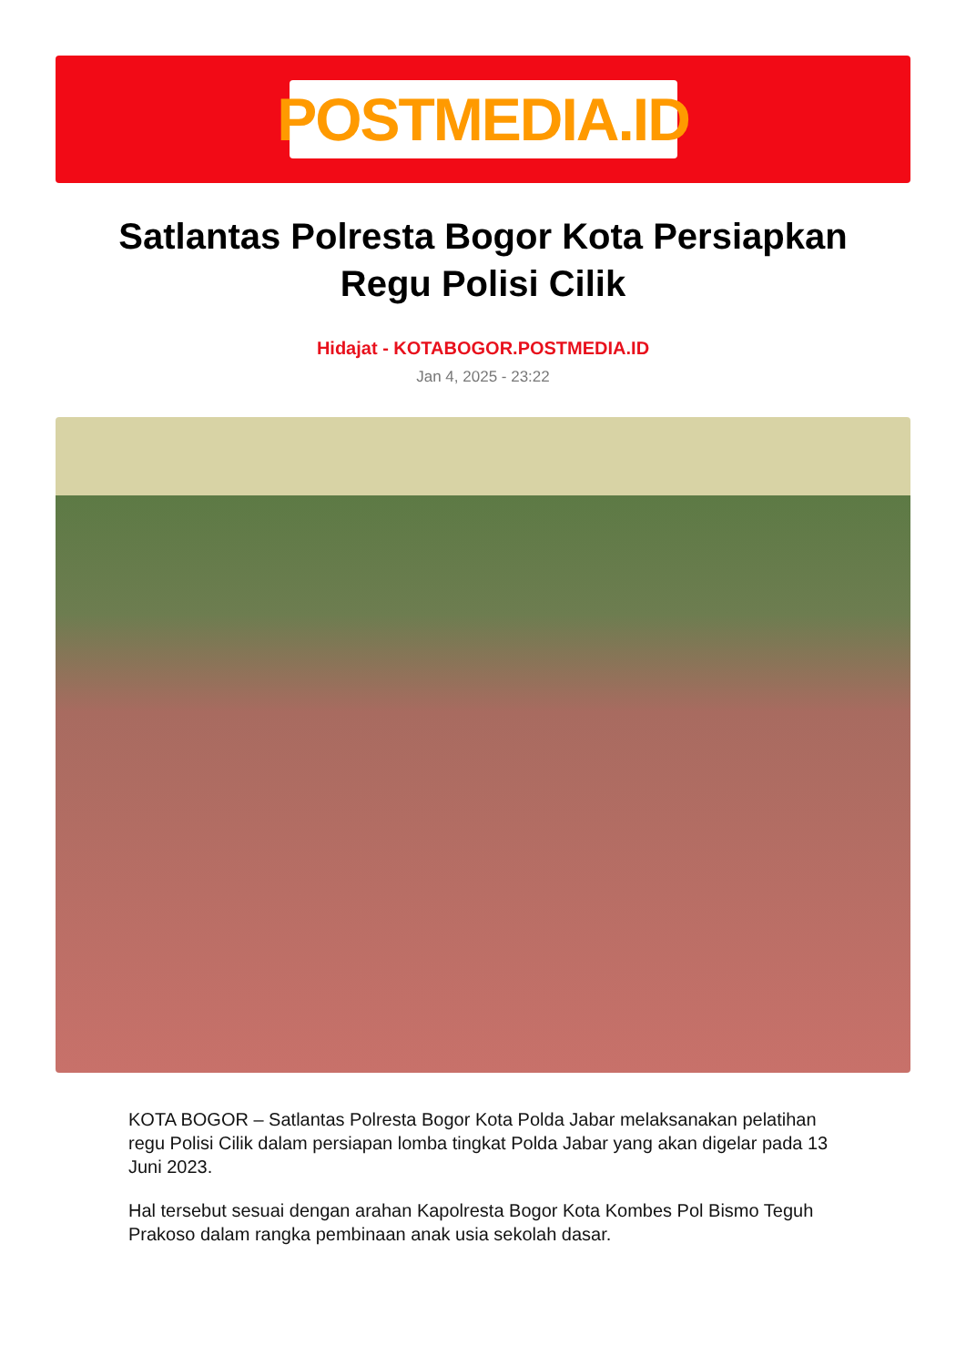POSTMEDIA.ID
Satlantas Polresta Bogor Kota Persiapkan Regu Polisi Cilik
Hidajat - KOTABOGOR.POSTMEDIA.ID
Jan 4, 2025 - 23:22
KOTA BOGOR – Satlantas Polresta Bogor Kota Polda Jabar melaksanakan pelatihan regu Polisi Cilik dalam persiapan lomba tingkat Polda Jabar yang akan digelar pada 13 Juni 2023.
Hal tersebut sesuai dengan arahan Kapolresta Bogor Kota Kombes Pol Bismo Teguh Prakoso dalam rangka pembinaan anak usia sekolah dasar.